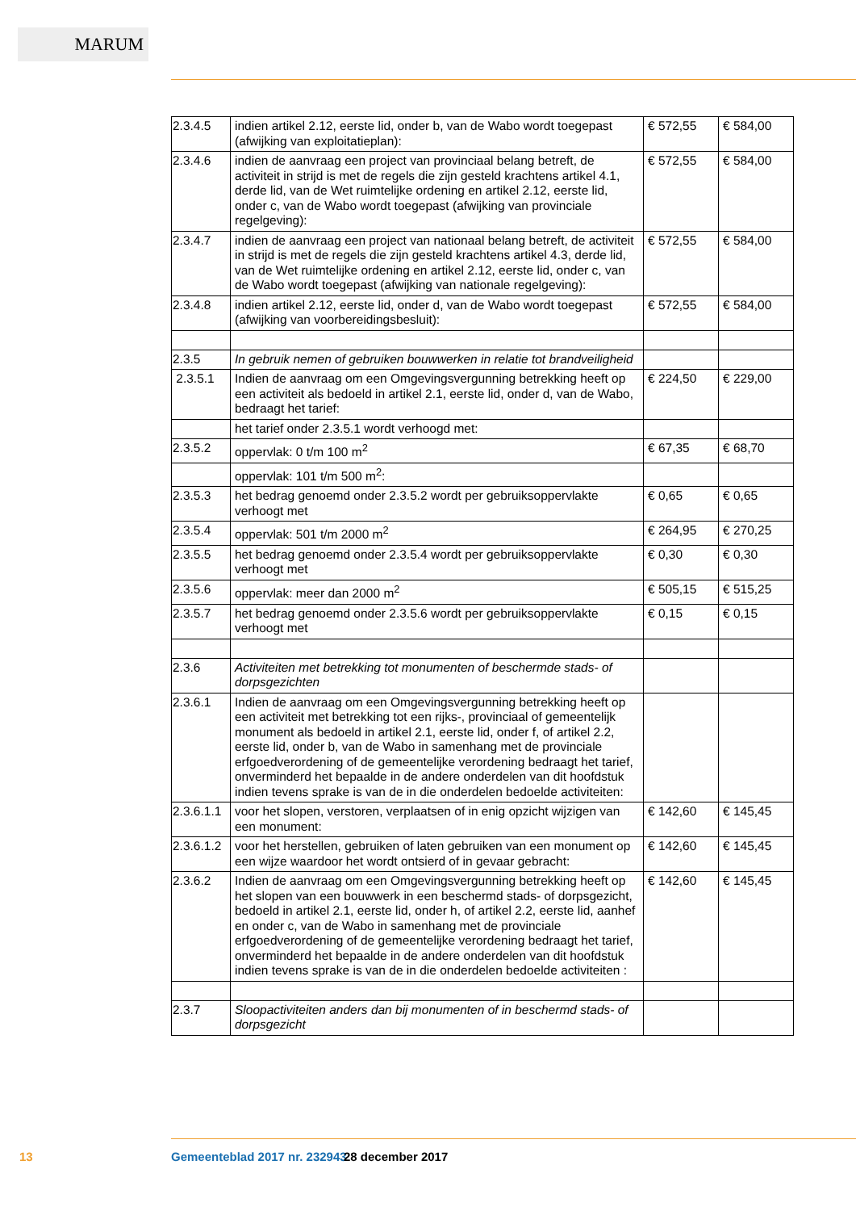MARUM
| 2.3.4.5 | indien artikel 2.12, eerste lid, onder b, van de Wabo wordt toegepast (afwijking van exploitatieplan): | € 572,55 | € 584,00 |
| 2.3.4.6 | indien de aanvraag een project van provinciaal belang betreft, de activiteit in strijd is met de regels die zijn gesteld krachtens artikel 4.1, derde lid, van de Wet ruimtelijke ordening en artikel 2.12, eerste lid, onder c, van de Wabo wordt toegepast (afwijking van provinciale regelgeving): | € 572,55 | € 584,00 |
| 2.3.4.7 | indien de aanvraag een project van nationaal belang betreft, de activiteit in strijd is met de regels die zijn gesteld krachtens artikel 4.3, derde lid, van de Wet ruimtelijke ordening en artikel 2.12, eerste lid, onder c, van de Wabo wordt toegepast (afwijking van nationale regelgeving): | € 572,55 | € 584,00 |
| 2.3.4.8 | indien artikel 2.12, eerste lid, onder d, van de Wabo wordt toegepast (afwijking van voorbereidingsbesluit): | € 572,55 | € 584,00 |
| 2.3.5 | In gebruik nemen of gebruiken bouwwerken in relatie tot brandveiligheid | | |
| 2.3.5.1 | Indien de aanvraag om een Omgevingsvergunning betrekking heeft op een activiteit als bedoeld in artikel 2.1, eerste lid, onder d, van de Wabo, bedraagt het tarief: | € 224,50 | € 229,00 |
| | het tarief onder 2.3.5.1 wordt verhoogd met: | | |
| 2.3.5.2 | oppervlak: 0 t/m 100 m<sup>2</sup> | € 67,35 | € 68,70 |
| | oppervlak: 101 t/m 500 m<sup>2</sup>: | | |
| 2.3.5.3 | het bedrag genoemd onder 2.3.5.2 wordt per gebruiksoppervlakte verhoogt met | € 0,65 | € 0,65 |
| 2.3.5.4 | oppervlak: 501 t/m 2000 m<sup>2</sup> | € 264,95 | € 270,25 |
| 2.3.5.5 | het bedrag genoemd onder 2.3.5.4 wordt per gebruiksoppervlakte verhoogt met | € 0,30 | € 0,30 |
| 2.3.5.6 | oppervlak: meer dan 2000 m<sup>2</sup> | € 505,15 | € 515,25 |
| 2.3.5.7 | het bedrag genoemd onder 2.3.5.6 wordt per gebruiksoppervlakte verhoogt met | € 0,15 | € 0,15 |
| 2.3.6 | Activiteiten met betrekking tot monumenten of beschermde stads- of dorpsgezichten | | |
| 2.3.6.1 | Indien de aanvraag om een Omgevingsvergunning betrekking heeft op een activiteit met betrekking tot een rijks-, provinciaal of gemeentelijk monument als bedoeld in artikel 2.1, eerste lid, onder f, of artikel 2.2, eerste lid, onder b, van de Wabo in samenhang met de provinciale erfgoedverordening of de gemeentelijke verordening bedraagt het tarief, onverminderd het bepaalde in de andere onderdelen van dit hoofdstuk indien tevens sprake is van de in die onderdelen bedoelde activiteiten: | | |
| 2.3.6.1.1 | voor het slopen, verstoren, verplaatsen of in enig opzicht wijzigen van een monument: | € 142,60 | € 145,45 |
| 2.3.6.1.2 | voor het herstellen, gebruiken of laten gebruiken van een monument op een wijze waardoor het wordt ontsierd of in gevaar gebracht: | € 142,60 | € 145,45 |
| 2.3.6.2 | Indien de aanvraag om een Omgevingsvergunning betrekking heeft op het slopen van een bouwwerk in een beschermd stads- of dorpsgezicht, bedoeld in artikel 2.1, eerste lid, onder h, of artikel 2.2, eerste lid, aanhef en onder c, van de Wabo in samenhang met de provinciale erfgoedverordening of de gemeentelijke verordening bedraagt het tarief, onverminderd het bepaalde in de andere onderdelen van dit hoofdstuk indien tevens sprake is van de in die onderdelen bedoelde activiteiten : | € 142,60 | € 145,45 |
| 2.3.7 | Sloopactiviteiten anders dan bij monumenten of in beschermd stads- of dorpsgezicht | | |
13 Gemeenteblad 2017 nr. 232943 28 december 2017